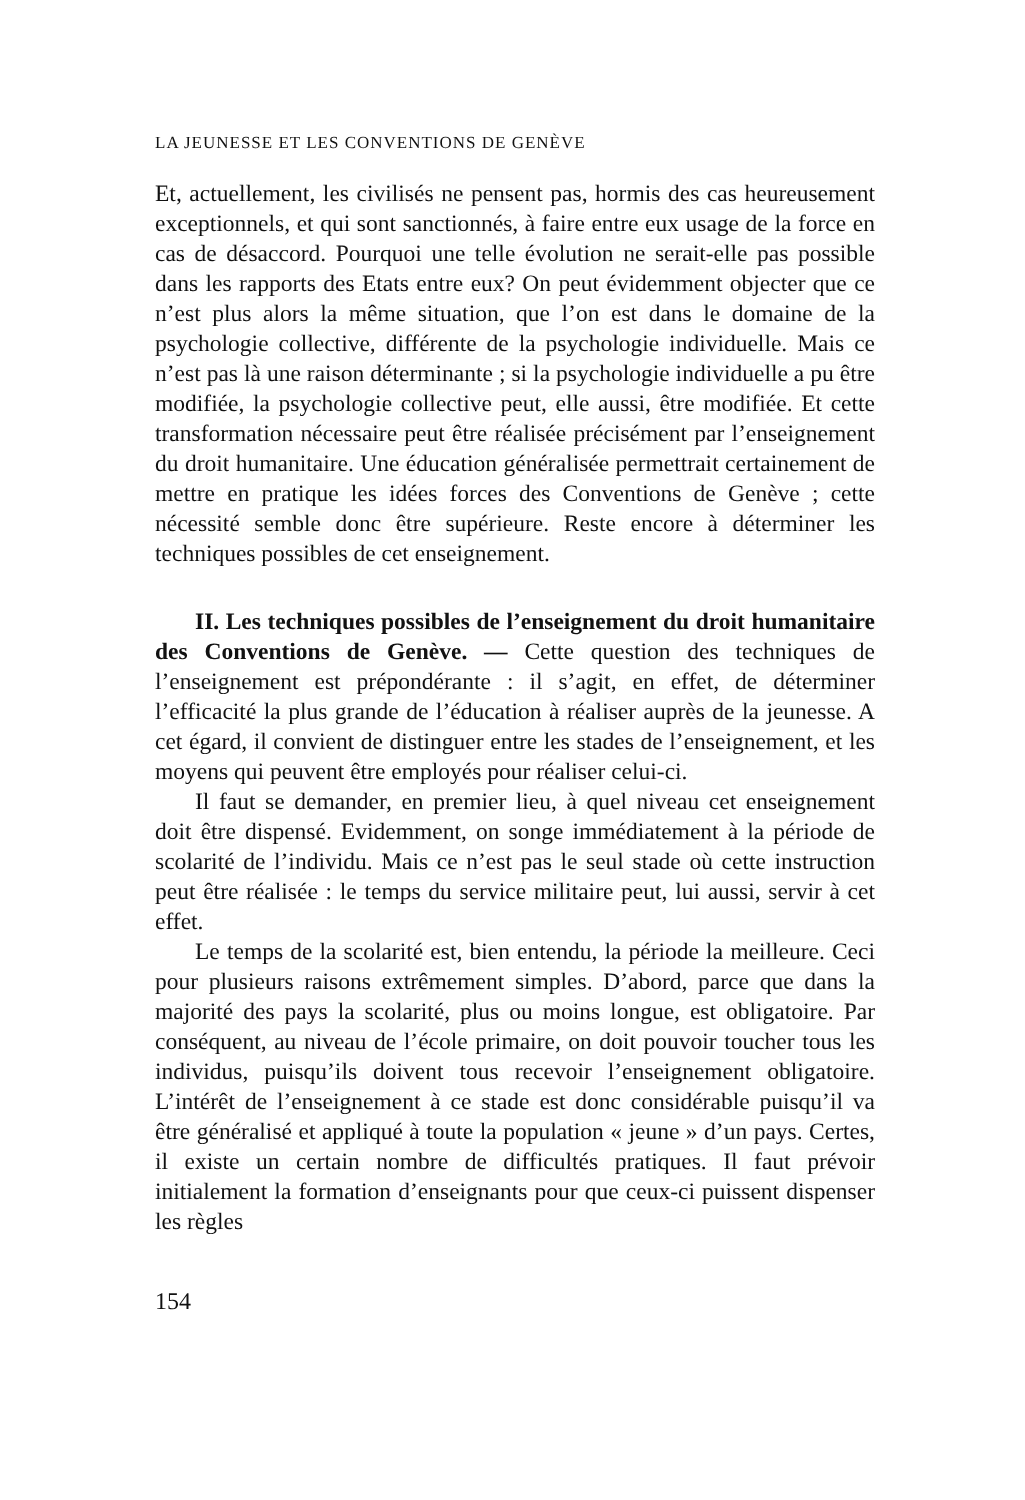LA JEUNESSE ET LES CONVENTIONS DE GENÈVE
Et, actuellement, les civilisés ne pensent pas, hormis des cas heureusement exceptionnels, et qui sont sanctionnés, à faire entre eux usage de la force en cas de désaccord. Pourquoi une telle évolution ne serait-elle pas possible dans les rapports des Etats entre eux? On peut évidemment objecter que ce n’est plus alors la même situation, que l’on est dans le domaine de la psychologie collective, différente de la psychologie individuelle. Mais ce n’est pas là une raison déterminante ; si la psychologie individuelle a pu être modifiée, la psychologie collective peut, elle aussi, être modifiée. Et cette transformation nécessaire peut être réalisée précisément par l’enseignement du droit humanitaire. Une éducation généralisée permettrait certainement de mettre en pratique les idées forces des Conventions de Genève ; cette nécessité semble donc être supérieure. Reste encore à déterminer les techniques possibles de cet enseignement.
II. Les techniques possibles de l’enseignement du droit humanitaire des Conventions de Genève. — Cette question des techniques de l’enseignement est prépondérante : il s’agit, en effet, de déterminer l’efficacité la plus grande de l’éducation à réaliser auprès de la jeunesse. A cet égard, il convient de distinguer entre les stades de l’enseignement, et les moyens qui peuvent être employés pour réaliser celui-ci.
Il faut se demander, en premier lieu, à quel niveau cet enseignement doit être dispensé. Evidemment, on songe immédiatement à la période de scolarité de l’individu. Mais ce n’est pas le seul stade où cette instruction peut être réalisée : le temps du service militaire peut, lui aussi, servir à cet effet.
Le temps de la scolarité est, bien entendu, la période la meilleure. Ceci pour plusieurs raisons extrêmement simples. D’abord, parce que dans la majorité des pays la scolarité, plus ou moins longue, est obligatoire. Par conséquent, au niveau de l’école primaire, on doit pouvoir toucher tous les individus, puisqu’ils doivent tous recevoir l’enseignement obligatoire. L’intérêt de l’enseignement à ce stade est donc considérable puisqu’il va être généralisé et appliqué à toute la population « jeune » d’un pays. Certes, il existe un certain nombre de difficultés pratiques. Il faut prévoir initialement la formation d’enseignants pour que ceux-ci puissent dispenser les règles
154